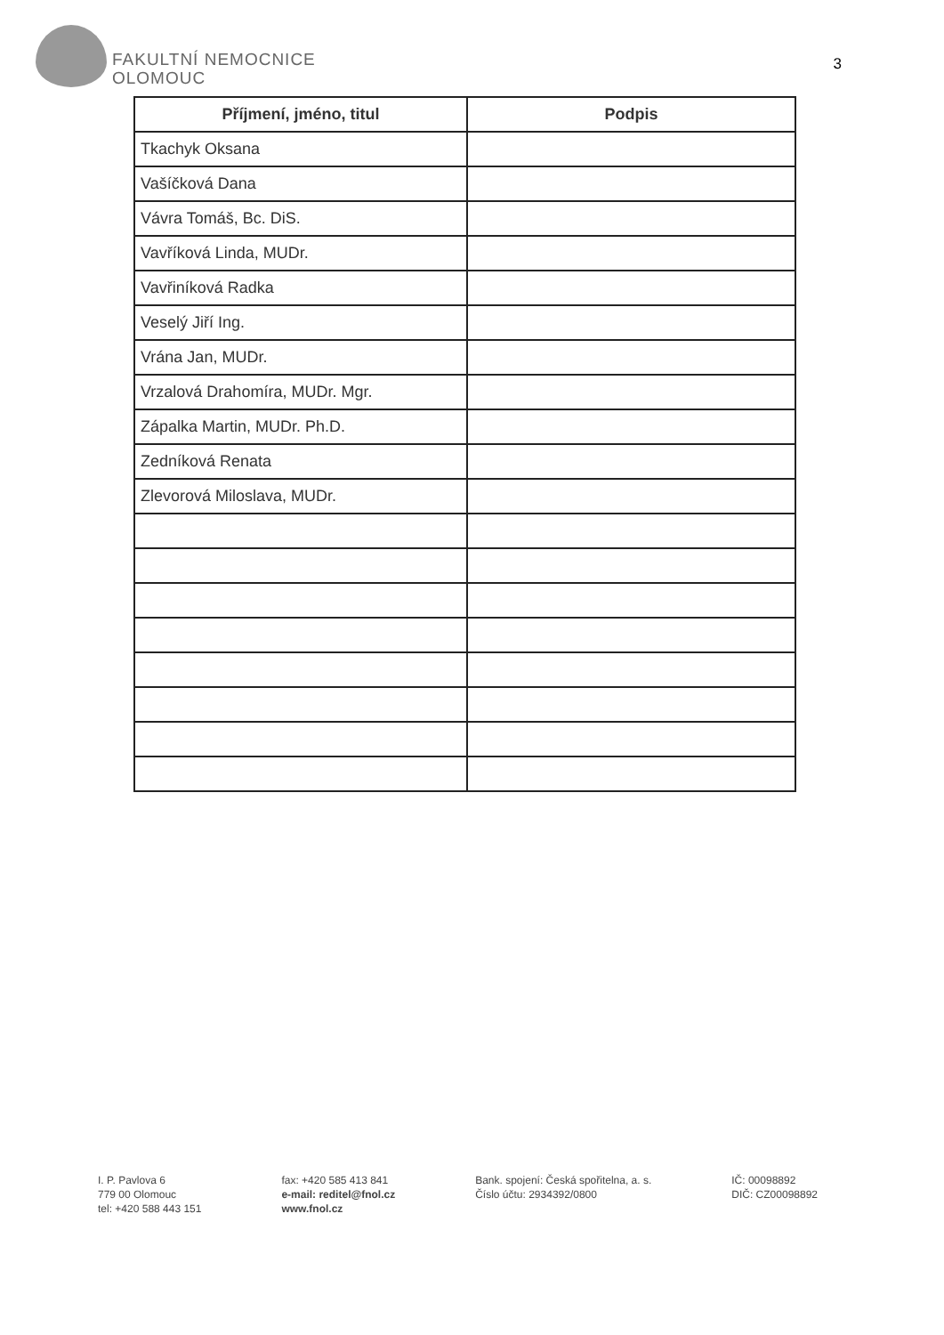FAKULTNÍ NEMOCNICE
OLOMOUC
3
| Příjmení, jméno, titul | Podpis |
| --- | --- |
| Tkachyk Oksana | |
| Vašíčková Dana | |
| Vávra Tomáš, Bc. DiS. | |
| Vavříková Linda, MUDr. | |
| Vavřiníková Radka | |
| Veselý Jiří Ing. | |
| Vrána Jan, MUDr. | |
| Vrzalová Drahomíra, MUDr. Mgr. | |
| Zápalka Martin, MUDr. Ph.D. | |
| Zedníková Renata | |
| Zlevorová Miloslava, MUDr. | |
I. P. Pavlova 6
779 00 Olomouc
tel: +420 588 443 151
fax: +420 585 413 841
e-mail: reditel@fnol.cz
www.fnol.cz
Bank. spojení: Česká spořitelna, a. s.
Číslo účtu: 2934392/0800
IČ: 00098892
DIČ: CZ00098892